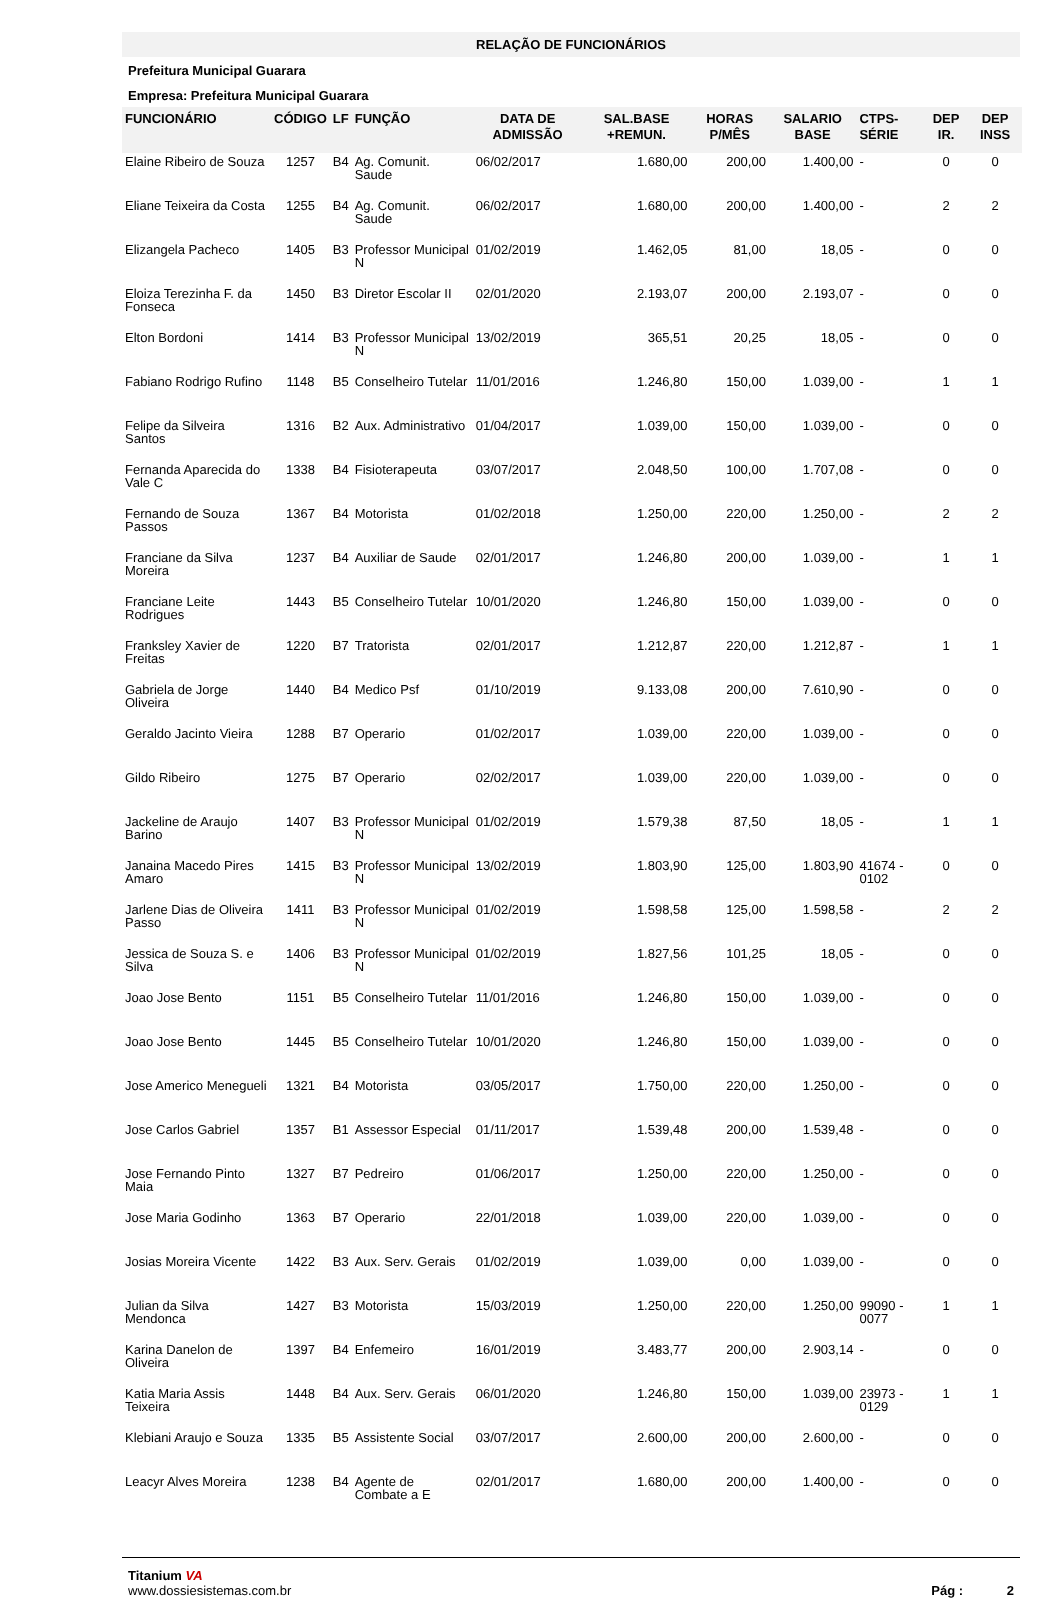RELAÇÃO DE FUNCIONÁRIOS
Prefeitura Municipal Guarara
Empresa: Prefeitura Municipal Guarara
| FUNCIONÁRIO | CÓDIGO | LF | FUNÇÃO | DATA DE ADMISSÃO | SAL.BASE +REMUN. | HORAS P/MÊS | SALARIO BASE | CTPS-SÉRIE | DEP IR. | DEP INSS |
| --- | --- | --- | --- | --- | --- | --- | --- | --- | --- | --- |
| Elaine Ribeiro de Souza | 1257 | B4 | Ag. Comunit. Saude | 06/02/2017 | 1.680,00 | 200,00 | 1.400,00 | - | 0 | 0 |
| Eliane Teixeira da Costa | 1255 | B4 | Ag. Comunit. Saude | 06/02/2017 | 1.680,00 | 200,00 | 1.400,00 | - | 2 | 2 |
| Elizangela Pacheco | 1405 | B3 | Professor Municipal N | 01/02/2019 | 1.462,05 | 81,00 | 18,05 | - | 0 | 0 |
| Eloiza Terezinha F. da Fonseca | 1450 | B3 | Diretor Escolar II | 02/01/2020 | 2.193,07 | 200,00 | 2.193,07 | - | 0 | 0 |
| Elton Bordoni | 1414 | B3 | Professor Municipal N | 13/02/2019 | 365,51 | 20,25 | 18,05 | - | 0 | 0 |
| Fabiano Rodrigo Rufino | 1148 | B5 | Conselheiro Tutelar | 11/01/2016 | 1.246,80 | 150,00 | 1.039,00 | - | 1 | 1 |
| Felipe da Silveira Santos | 1316 | B2 | Aux. Administrativo | 01/04/2017 | 1.039,00 | 150,00 | 1.039,00 | - | 0 | 0 |
| Fernanda Aparecida do Vale C | 1338 | B4 | Fisioterapeuta | 03/07/2017 | 2.048,50 | 100,00 | 1.707,08 | - | 0 | 0 |
| Fernando de Souza Passos | 1367 | B4 | Motorista | 01/02/2018 | 1.250,00 | 220,00 | 1.250,00 | - | 2 | 2 |
| Franciane da Silva Moreira | 1237 | B4 | Auxiliar de Saude | 02/01/2017 | 1.246,80 | 200,00 | 1.039,00 | - | 1 | 1 |
| Franciane Leite Rodrigues | 1443 | B5 | Conselheiro Tutelar | 10/01/2020 | 1.246,80 | 150,00 | 1.039,00 | - | 0 | 0 |
| Franksley Xavier de Freitas | 1220 | B7 | Tratorista | 02/01/2017 | 1.212,87 | 220,00 | 1.212,87 | - | 1 | 1 |
| Gabriela de Jorge Oliveira | 1440 | B4 | Medico Psf | 01/10/2019 | 9.133,08 | 200,00 | 7.610,90 | - | 0 | 0 |
| Geraldo Jacinto Vieira | 1288 | B7 | Operario | 01/02/2017 | 1.039,00 | 220,00 | 1.039,00 | - | 0 | 0 |
| Gildo Ribeiro | 1275 | B7 | Operario | 02/02/2017 | 1.039,00 | 220,00 | 1.039,00 | - | 0 | 0 |
| Jackeline de Araujo Barino | 1407 | B3 | Professor Municipal N | 01/02/2019 | 1.579,38 | 87,50 | 18,05 | - | 1 | 1 |
| Janaina Macedo Pires Amaro | 1415 | B3 | Professor Municipal N | 13/02/2019 | 1.803,90 | 125,00 | 1.803,90 | 41674 - 0102 | 0 | 0 |
| Jarlene Dias de Oliveira Passo | 1411 | B3 | Professor Municipal N | 01/02/2019 | 1.598,58 | 125,00 | 1.598,58 | - | 2 | 2 |
| Jessica de Souza S. e Silva | 1406 | B3 | Professor Municipal N | 01/02/2019 | 1.827,56 | 101,25 | 18,05 | - | 0 | 0 |
| Joao Jose Bento | 1151 | B5 | Conselheiro Tutelar | 11/01/2016 | 1.246,80 | 150,00 | 1.039,00 | - | 0 | 0 |
| Joao Jose Bento | 1445 | B5 | Conselheiro Tutelar | 10/01/2020 | 1.246,80 | 150,00 | 1.039,00 | - | 0 | 0 |
| Jose Americo Menegueli | 1321 | B4 | Motorista | 03/05/2017 | 1.750,00 | 220,00 | 1.250,00 | - | 0 | 0 |
| Jose Carlos Gabriel | 1357 | B1 | Assessor Especial | 01/11/2017 | 1.539,48 | 200,00 | 1.539,48 | - | 0 | 0 |
| Jose Fernando Pinto Maia | 1327 | B7 | Pedreiro | 01/06/2017 | 1.250,00 | 220,00 | 1.250,00 | - | 0 | 0 |
| Jose Maria Godinho | 1363 | B7 | Operario | 22/01/2018 | 1.039,00 | 220,00 | 1.039,00 | - | 0 | 0 |
| Josias Moreira Vicente | 1422 | B3 | Aux. Serv. Gerais | 01/02/2019 | 1.039,00 | 0,00 | 1.039,00 | - | 0 | 0 |
| Julian da Silva Mendonca | 1427 | B3 | Motorista | 15/03/2019 | 1.250,00 | 220,00 | 1.250,00 | 99090 - 0077 | 1 | 1 |
| Karina Danelon de Oliveira | 1397 | B4 | Enfemeiro | 16/01/2019 | 3.483,77 | 200,00 | 2.903,14 | - | 0 | 0 |
| Katia Maria Assis Teixeira | 1448 | B4 | Aux. Serv. Gerais | 06/01/2020 | 1.246,80 | 150,00 | 1.039,00 | 23973 - 0129 | 1 | 1 |
| Klebiani Araujo e Souza | 1335 | B5 | Assistente Social | 03/07/2017 | 2.600,00 | 200,00 | 2.600,00 | - | 0 | 0 |
| Leacyr Alves Moreira | 1238 | B4 | Agente de Combate a E | 02/01/2017 | 1.680,00 | 200,00 | 1.400,00 | - | 0 | 0 |
Titanium VA
www.dossiesistemas.com.br
Pág : 2